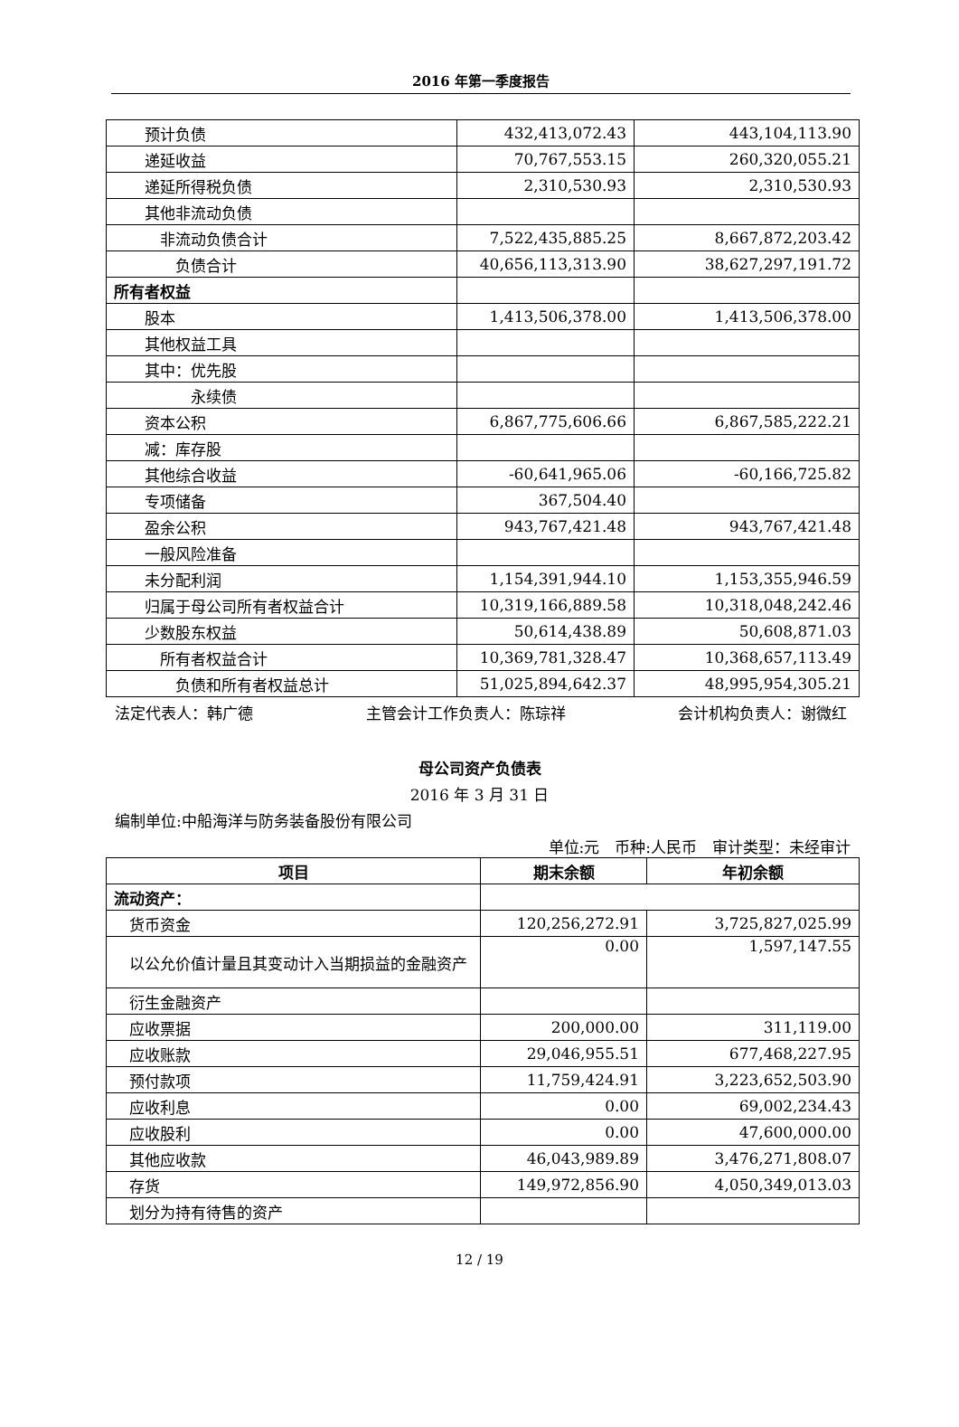2016 年第一季度报告
| 预计负债 | 432,413,072.43 | 443,104,113.90 |
| 递延收益 | 70,767,553.15 | 260,320,055.21 |
| 递延所得税负债 | 2,310,530.93 | 2,310,530.93 |
| 其他非流动负债 | | |
| 非流动负债合计 | 7,522,435,885.25 | 8,667,872,203.42 |
| 负债合计 | 40,656,113,313.90 | 38,627,297,191.72 |
| 所有者权益 | | |
| 股本 | 1,413,506,378.00 | 1,413,506,378.00 |
| 其他权益工具 | | |
| 其中：优先股 | | |
| 永续债 | | |
| 资本公积 | 6,867,775,606.66 | 6,867,585,222.21 |
| 减：库存股 | | |
| 其他综合收益 | -60,641,965.06 | -60,166,725.82 |
| 专项储备 | 367,504.40 | |
| 盈余公积 | 943,767,421.48 | 943,767,421.48 |
| 一般风险准备 | | |
| 未分配利润 | 1,154,391,944.10 | 1,153,355,946.59 |
| 归属于母公司所有者权益合计 | 10,319,166,889.58 | 10,318,048,242.46 |
| 少数股东权益 | 50,614,438.89 | 50,608,871.03 |
| 所有者权益合计 | 10,369,781,328.47 | 10,368,657,113.49 |
| 负债和所有者权益总计 | 51,025,894,642.37 | 48,995,954,305.21 |
法定代表人：韩广德 主管会计工作负责人：陈琮祥 会计机构负责人：谢微红
母公司资产负债表
2016 年 3 月 31 日
编制单位:中船海洋与防务装备股份有限公司
单位:元　币种:人民币　审计类型：未经审计
| 项目 | 期末余额 | 年初余额 |
| --- | --- | --- |
| 流动资产： | | |
| 货币资金 | 120,256,272.91 | 3,725,827,025.99 |
| 以公允价值计量且其变动计入当期损益的金融资产 | 0.00 | 1,597,147.55 |
| 衍生金融资产 | | |
| 应收票据 | 200,000.00 | 311,119.00 |
| 应收账款 | 29,046,955.51 | 677,468,227.95 |
| 预付款项 | 11,759,424.91 | 3,223,652,503.90 |
| 应收利息 | 0.00 | 69,002,234.43 |
| 应收股利 | 0.00 | 47,600,000.00 |
| 其他应收款 | 46,043,989.89 | 3,476,271,808.07 |
| 存货 | 149,972,856.90 | 4,050,349,013.03 |
| 划分为持有待售的资产 | | |
12 / 19